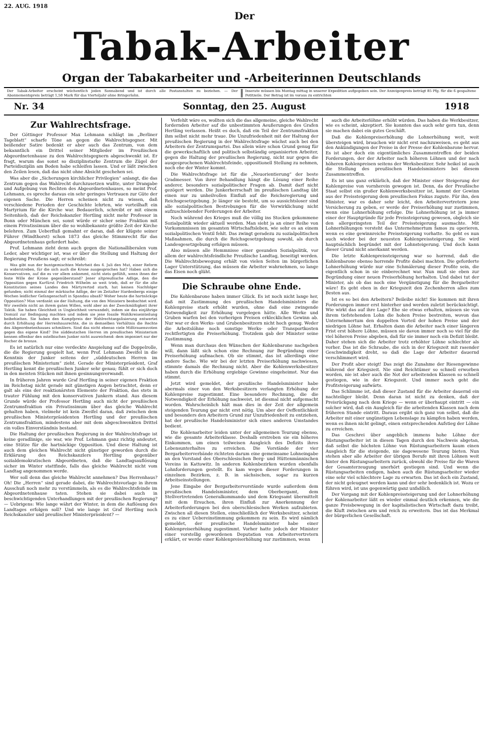22. AUG. 1918
Der
Tabak-Arbeiter
Organ der Tabakarbeiter und -Arbeiterinnen Deutschlands
Der Tabak-Arbeiter erscheint wöchentlich jeden Sonnabend und ist durch alle Postanstalten zu beziehen. — Der Abonnementspreis beträgt 1,50 Mark für das Vierteljahr ohne Bringerlohn.
Inserate müssen bis Montag mittag in unserer Expedition aufgegeben sein. Der Anzeigenpreis beträgt 85 Pfg. für die 6 gespaltene Petitzeile. Der Betrag ist im voraus zu entrichten
Nr. 34 Sonntag, den 25. August 1918
Zur Wahlrechtsfrage.
Der Göttinger Professor Max Lehmann schlägt im „Berliner Tageblatt“ scharfe Töne an gegen die Wahlrechtsgegner. Mit beißender Satire bedenkt er aber auch das Zentrum, von dem bekanntlich ein Drittel seiner Mitglieder im Preußischen Abgeordnetenhause zu den Wahlrechtsgegnern abgeschwenkt ist. Er fragt, warum das sonst so disziplinstarke Zentrum die Zügel der Parteidisziplin am Boden habe schleifen lassen. Und er läßt zwischen den Zeilen lesen, daß das nicht ohne Absicht geschehen sei.
Was aber die „Sicherungen kirchlicher Privilegien“ anlangt, die das Zentrum gegen das Wahlrecht durchzusetzen wußte, unter Drangabe und Aufgebung von Rechten des Abgeordnetenhauses, so meint Prof. Lehmann, es spreche daraus ein sehr geringes Vertrauen zur Güte der eigenen Sache. Die Herren scheinen nicht zu wissen, daß verschiedene Perioden der Geschichte lehrten, wie vorteilhaft ein Martyrium für die Kirche war. Bedauerlich, schreibt er mit einem Seitenhieb, daß der Reichskanzler Hertling nicht mehr Professor in Bonn oder München sei, sonst würde er sicher seine Fraktion mit einem Privatissimum über die so wohlbekannte größte Zeit der Kirche belehren. Zum Ueberfluß gemahnt er daran, daß der klügste seiner Führer (Windthorst) schon 1873 das gleiche Stimmrecht für das Abgeordnetenhaus gefordert habe.
Prof. Lehmann zieht denn auch gegen die Nationalliberalen vom Leder, aber wichtiger ist, was er über die Stellung und Haltung der Regierung Preußens sagt; er schreibt:
Was gibt nun der buntgemischten Mehrheit des 4. Juli den Mut, einer Reform zu widerstreben, für die sich auch die Krone ausgesprochen hat? Haben sich die Konservativen, auf die es vor allem ankommt, nicht stets gefühlt, wenn ihnen der feste Wille der Krone gegenüberstand? Jener altpreußische Adlige, den die Opposition gegen Kurfürst Friedrich Wilhelm so weit trieb, daß er für die alte Konstitution seines Landes den Märtyrertod starb, hat keinen Nachfolger gefunden; nicht einmal der märkische Adlige, der im Zeitalter Hardenbergs einige Wochen leidlicher Gefangenschaft in Spandau absaß? Woher heute die hartnäckige Opposition? Man verdankt sie der Haltung, die von den Ministern beobachtet wird. Wir zweifeln nicht an ihrem guten Willen, wohl aber an der Zweckmäßigkeit ihrer Taktik. Sie haben Gleichheit in Ungleichheit verwandelt, indem sie das einjährige Domizil zur Bedingung machten und indem sie jene fossile Wahlkreiseinteilung beibehielten. Sie haben den Kampfpreis der Wahlrechtsegalisierung entwertet durch Erhöhung der Herrenhausrechte, die in demselben Verhältnis die Rechte des Abgeordnetenhauses schmälern. Sind das nicht ebenso viele Mißtrauensvoten gegen das eigene Kind? Die süddeutschen Herren im preußischen Ministerium kennen offenbar den ostelbischen Junker nicht ausreichend: dem imponiert nur der Rocher de bronze.
Es ist natürlich nur eine verdeckte Anspielung auf die Doppelrolle, die die Regierung gespielt hat, wenn Prof. Lehmann Zweifel in die Kenntnis der Junker seitens der „süddeutschen Herren im preußischen Ministerium“ zieht. Gerade der Ministerpräsident, Graf Hertling kennt die preußischen Junker sehr genau; fühlt er sich doch in den meisten Stücken mit ihnen gesinnungsverwandt.
In früheren Jahren wurde Graf Hertling in seiner eigenen Fraktion im Reichstag nicht gerade mit günstigen Augen betrachtet, denn er galt als eins der reaktionärsten Elemente der Fraktion, das stets in trauter Fühlung mit den konservativen Junkern stand. Aus diesem Grunde würde der Professor Hertling auch nicht der preußischen Zentrumsfraktion ein Privatissimum über das gleiche Wahlrecht gehalten haben, vielmehr ist kein Zweifel daran, daß zwischen dem preußischen Ministerpräsidenten Hertling und der preußischen Zentrumsfraktion, mindestens aber mit dem abgeschwenkten Drittel ein volles Einverständnis bestand.
Die Haltung der preußischen Regierung in der Wahlrechtsfrage ist keine geradlinige, sie war, wie Prof. Lehmann ganz richtig andeutet, eine Stütze für die hartnäckige Opposition. Und diese Haltung ist auch dem gleichen Wahlrecht nicht günstiger geworden durch die Erklärung des Reichskanzlers Hertling gegenüber sozialdemokratischen Abgeordneten, daß die Landtagsauflösung sicher im Winter stattfinde, falls das gleiche Wahlrecht nicht vom Landtag angenommen werde.
Wer soll denn das gleiche Wahlrecht annehmen? Das Herrenhaus? Oh! Die „Herren“ sind gerade dabei, die Wahlrechtsvorlage in ihrem Ausschuß noch mehr zu verstümmeln, als es die Wahlrechtsfeinde im Abgeordnetenhause taten. Stehen sie dabei auch in beschwichtigenden Unterhandlungen mit der preußischen Regierung? — Uebrigens: Wie lange währt der Winter, in dem die Auflösung des Landtages erfolgen soll? Und wie lange ist Graf Hertling noch Reichskanzler und preußischer Ministerpräsident? —
Verfehlt wäre es, wollten sich die das allgemeine, gleiche Wahlrecht fordernden Arbeiter auf die unbestimmten Aeußerungen des Grafen Hertling verlassen. Heißt es doch, daß ein Teil der Zentrumsfraktion ihm selbst nicht mehr traue. Die Unzufriedenheit mit der Haltung der preußischen Regierung in der Wahlrechtsfrage wächst auch bei den Arbeitern der Zentrumspartei. Das allein wäre schon Grund genug für die gewerkschaftlich und politisch selbständig organisierten Arbeiter, gegen die Haltung der preußischen Regierung, nicht nur gegen die ausgesprochenen Wahlrechtsfeinde, oppositionell Stellung zu nehmen, noch ehe der Winter kommt.
Die Wahlrechtsfrage ist für die „Neuorientierung“ der beste Gradmesser. Von ihrer Behandlung hängt die Lösung einer Reihe anderer, besonders sozialpolitischer Fragen ab. Damit darf nicht gezögert werden. Die Junkerherrschaft im preußischen Landtag übt einen nur zu unheilvollen Einfluß auf die Reichsregierung und Reichsgesetzgebung. Je länger sie besteht, um so aussichtsloser sind alle sozialpolitischen Bestrebungen für die Verwirklichung nicht aufzuschiebender Forderungen der Arbeiter.
Noch während des Krieges muß die völlig ins Stocken gekommene Sozialpolitik wieder aktuell werden. Man sieht ja an einer Reihe von Vorkommnissen im gesamten Wirtschaftsleben, wie sehr es an einem sozialpolitischen Ventil fehlt. Das zwingt geradezu zu sozialpolitischen Maßnahmen, die durch die Reichsgesetzgebung sowohl, als durch Landesgesetzgebung erfolgen müssen.
Also müssen alle Hemmnisse einer gesunden Sozialpolitik, vor allem der wahlrechtsfeindliche Preußische Landtag, beseitigt werden. Die Wahlrechtsbewegung erhält von vielen Seiten im bürgerlichen Lager Unterstützung, das müssen die Arbeiter wahrnehmen, so lange das Eisen noch glüht.
Die Schraube ohne Ende.
Die Kohlenbarone haben immer Glück. Es ist noch nicht lange her, daß mit Zustimmung des preußischen Handelsministers die Kohlenpreise stark erhöht wurden, ohne daß eine zwingende Notwendigkeit zur Erhöhung vorgelegen hätte. Alle Werke und Gruben warfen bei den vorherigen Preisen erklecklichen Gewinn ab. Nur war er den Werks- und Grubenbesitzern nicht hoch genug. Weder die Arbeitslöhne noch sonstige Werks- oder Transportkosten rechtfertigten die Preiserhöhung. Trotzdem gab der Minister seine Zustimmung.
Wenn man durchaus den Wünschen der Kohlenbarone nachgeben will, dann läßt sich schon eine Rechnung zur Begründung einer Preiserhöhung aufmachen. Ob sie stimmt, das ist allerdings eine andere Sache. Wie wir bei der letzten Preiserhöhung nachwiesen, stimmte damals die Rechnung nicht. Aber die Kohlenwerksbesitzer haben durch die Erhöhung ergiebige Gewinne eingeheimst. Nur das stimmt.
Jetzt wird gemeldet, der preußische Handelsminister habe abermals einer von den Werksbesitzern verlangten Erhöhung der Kohlenpreise zugestimmt. Eine besondere Rechnung, die die Notwendigkeit der Erhöhung nachweist, ist diesmal nicht aufgemacht worden. Wahrscheinlich hält man dies in der Zeit der allgemein steigenden Teurung gar nicht erst nötig. Um aber der Oeffentlichkeit und besonders den Arbeitern Grund zur Unzufriedenheit zu entziehen, hat der preußische Handelsminister sich eines anderen Umstandes bedient.
Die Kohlenarbeiter leiden unter der allgemeinen Teurung ebenso, wie die gesamte Arbeiterklasse. Deshalb erstreben sie ein höheres Einkommen, um einen teilweisen Ausgleich des Defizits ihres Lebensunterhaltes zu erreichen. Die Vorstände der vier Bergarbeiterverbände richteten darum eine gemeinsame Lohneingabe an den Vorstand des Oberschlesischen Berg- und Hüttenmännischen Vereins in Kattowitz. In anderen Kohlenbezirken wurden ebenfalls Lohnforderungen gestellt. Es kam wegen dieser Forderungen in einzelnen Bezirken, z. B. in sächsischen, sogar zu kurzen Arbeitseinstellungen.
Jene Eingabe der Bergarbeitervorstände wurde außerdem dem preußischen Handelsminister, dem Oberbergamt, dem Stellvertretenden Generalkommando und dem Kriegsamt übermittelt mit dem Ersuchen, ihren Einfluß zur Anerkennung der Arbeiterforderungen bei den oberschlesischen Werken aufzubieten. Zwischen all diesen Stellen, einschließlich der Werksbesitzer, scheint es zu einer Uebereinstimmung gekommen zu sein. Es wird nämlich gemeldet, der preußische Handelsminister habe einer Kohlenpreiserhöhung zugestimmt. Vorher hatte jedoch der Minister einer vorstellig gewordenen Deputation von Arbeitervertretern erklärt, er werde einer Kohlenpreiserhöhung nur zustimmen, wenn
auch die Arbeiterlöhne erhöht würden. Das haben die Werkbesitzer, wie es scheint, akzeptiert. Sie konnten das auch sehr gern tun, denn sie machen dabei ein gutes Geschäft.
Daß die Kohlenpreiserhöhung die Lohnerhöhung weit, weit übersteigen wird, brauchen wir nicht erst nachzuweisen, es geht aus den Ankündigungen der Preise in der Presse der Kohlenbarone hervor. Es ist aber doch ein eigentümliches Zusammentreffen der beiden Forderungen, der der Arbeiter nach höheren Löhnen und der nach höheren Kohlenpreisen seitens der Werksbesitzer. Sehr heikel ist auch die Stellung des preußischen Handelsministers bei diesem Zusammentreffen.
Es ist uns ganz erklärlich, daß der Minister einer Steigerung der Kohlenpreise von vornherein gewogen ist. Denn, da der Preußische Staat selbst ein großer Kohlenwerksbesitzer ist, kommt der Gewinn aus der Preissteigerung dem preußischen Fiskus zugute. Für ihn, den Minister, war es daher sehr leicht, den Arbeitervertretern jene Versicherung zu geben, er werde der Preiserhöhung nur zustimmen, wenn eine Lohnerhöhung erfolge. Die Lohnerhöhung ist ja immer einer der Hauptgründe für jede Preissteigerung gewesen, obgleich sie den allergeringsten Teil der Preissteigerung ausmachte. Mit Lohnerhöhungen versteht das Unternehmertum famos zu operieren, wenn es eine gewinnreiche Preissteigerung vorhatte. So geht es nun auch wieder bei der neuesten Kohlenpreissteigerung. Sie wird hauptsächlich begründet mit der Lohnsteigerung. Und doch kann dieser Grund nicht anerkannt werden.
Die letzte Kohlenpreissteigerung war so horrend, daß die Kohlenbarone ebenso horrende Profite dabei machten. Die geforderte Lohnerhöhung würde nur eine Schmälerung dieser Profite sein, die eigentlich schon in sie einberechnet war. Nun muß sie eben zur Begründung einer neuen Preiserhöhung herhalten. Und dabei tut der Minister, als ob das noch eine Vergünstigung für die Bergarbeiter wäre! Es geht eben in der Kriegszeit den Zechenherren alles zum Besten aus.
Ist es so bei den Arbeitern? Beileibe nicht! Sie kommen mit ihren Forderungen immer erst hinterher und werden zuletzt berücksichtigt. Wie wirkt das auf ihre Lage? Ehe sie etwas erhalten, müssen sie von ihrem tiefstehenden Lohn die hohen Preise bestreiten, wovon das Unternehmertum den doppelten Vorteil der hohen Preise und der niedrigen Löhne hat. Erhalten dann die Arbeiter nach einer längeren Frist erst höhere Löhne, müssen sie davon immer noch so viel für die viel höheren Preise abgeben, daß für sie immer noch ein Defizit bleibt. Daher stehen sich die Arbeiter trotz erhöhter Löhne schlechter als vorher. Das ist die Schraube, die sich in der Kriegszeit mit rasender Geschwindigkeit dreht, so daß die Lage der Arbeiter dauernd verschlimmert wird.
Der Profit aber steigt! Das zeigt die Zunahme der Riesengewinne während der Kriegszeit. Nie sind Reichtümer so schnell erworben worden, nie ist aber auch die Not der arbeitenden Klassen so schnell gestiegen, wie in der Kriegszeit. Und immer noch geht die Profitsteigerung aufwärts.
Das Schlimme ist, daß dieser Zustand für die Arbeiter dauernd ein nachteiliger bleibt. Denn daran ist nicht zu denken, daß der Preisrückgang nach dem Kriege — wenn er überhaupt eintritt — ein solcher wird, daß ein Ausgleich für die arbeitenden Klassen nach dem früheren Stande eintritt. Daraus ergibt sich ganz von selbst, daß die Arbeiter mit einer ungünstigen Lebenslage zu kämpfen haben werden, wenn es ihnen nicht gelingt, einen entsprechenden Aufstieg der Löhne zu erreichen.
Das Geschrei über angeblich immens hohe Löhne der Rüstungsarbeiter ist in diesen Tagen durch den Nachweis abgetan, daß selbst die höchsten Löhne von Rüstungsarbeitern kaum einen Ausgleich für die steigende, nie dagewesene Teurung bieten. Nun stehen aber alle Arbeiter der übrigen Berufe mit ihren Löhnen weit hinter den Rüstungsarbeitern zurück, obwohl die Preise für die Waren der Gesamterzeugung unerhört gestiegen sind. Und wenn die Rüstungsarbeiten endigen, haben auch die Rüstungsarbeiter wieder eine sehr viel schlechtere Lage zu erwarten. Das ist doch ein Zustand, der nicht geleugnet werden kann und der sehr bedenklich ist. Wozu er führen wird, ist uns gegenwärtig ganz unfaßlich.
Der Vorgang mit der Kohlenpreissteigerung und der Lohnerhöhung der Kohlenarbeiter läßt es wieder einmal deutlich erkennen, wie die ganze Preisbewegung in der kapitalistischen Wirtschaft dazu treibt, die Kluft zwischen arm und reich zu erweitern. Das ist das Merkmal der bürgerlichen Gesellschaft.